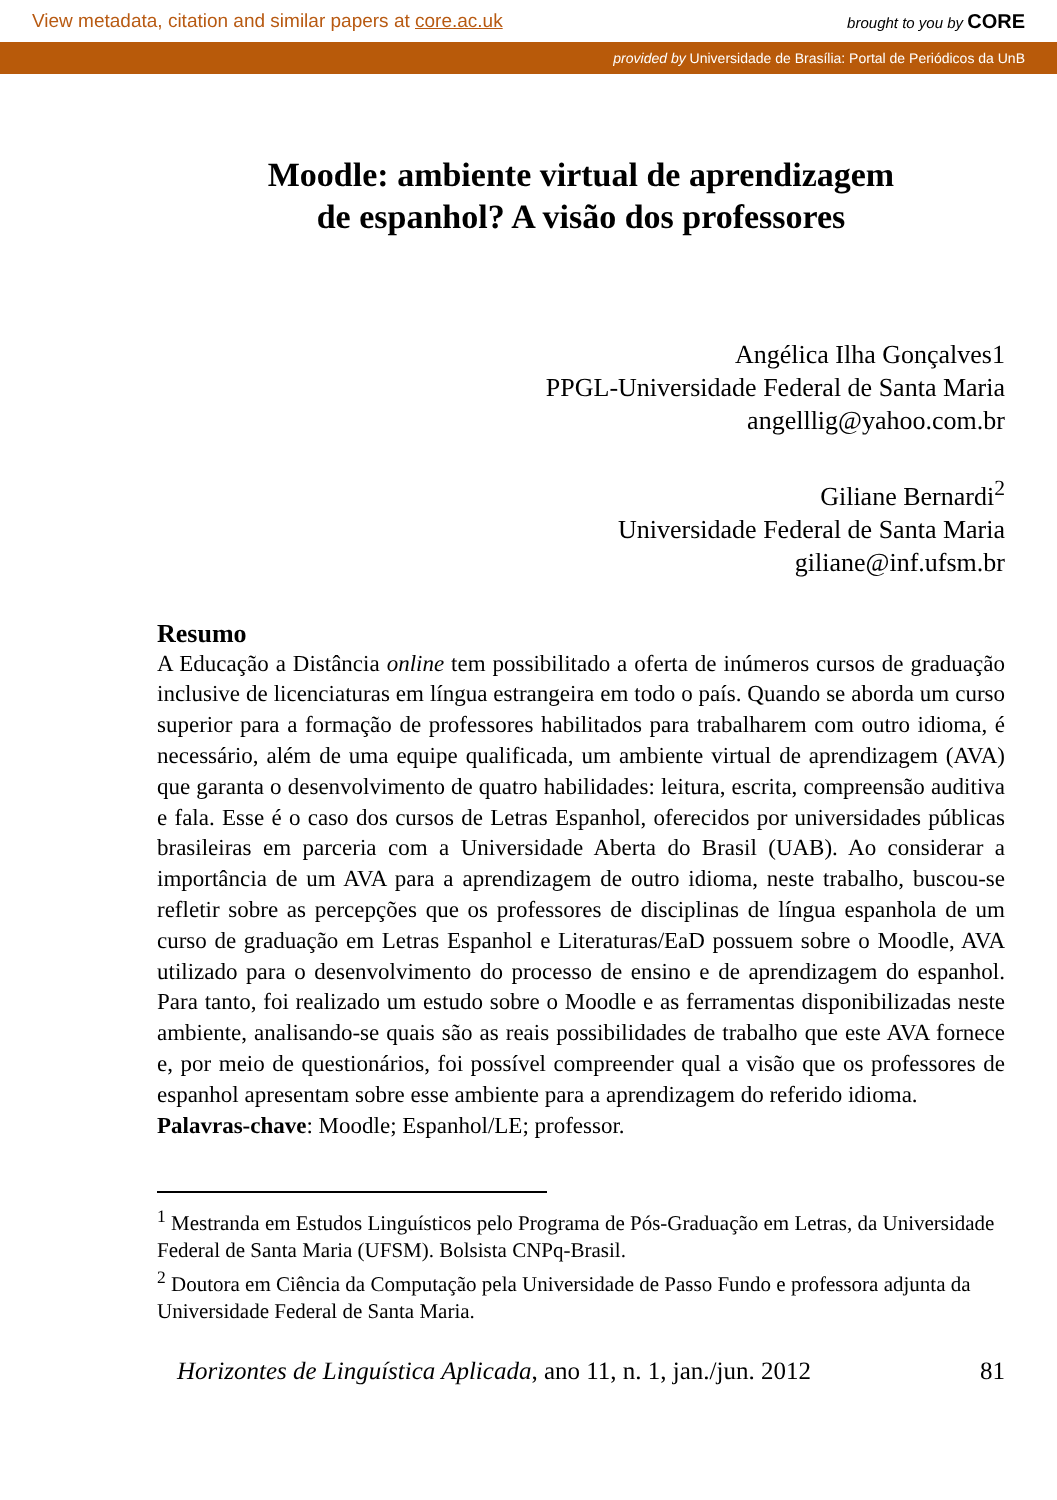View metadata, citation and similar papers at core.ac.uk brought to you by CORE
provided by Universidade de Brasília: Portal de Periódicos da UnB
Moodle: ambiente virtual de aprendizagem
de espanhol? A visão dos professores
Angélica Ilha Gonçalves1
PPGL-Universidade Federal de Santa Maria
angelllig@yahoo.com.br
Giliane Bernardi<sup>2</sup>
Universidade Federal de Santa Maria
giliane@inf.ufsm.br
Resumo
A Educação a Distância online tem possibilitado a oferta de inúmeros cursos de graduação inclusive de licenciaturas em língua estrangeira em todo o país. Quando se aborda um curso superior para a formação de professores habilitados para trabalharem com outro idioma, é necessário, além de uma equipe qualificada, um ambiente virtual de aprendizagem (AVA) que garanta o desenvolvimento de quatro habilidades: leitura, escrita, compreensão auditiva e fala. Esse é o caso dos cursos de Letras Espanhol, oferecidos por universidades públicas brasileiras em parceria com a Universidade Aberta do Brasil (UAB). Ao considerar a importância de um AVA para a aprendizagem de outro idioma, neste trabalho, buscou-se refletir sobre as percepções que os professores de disciplinas de língua espanhola de um curso de graduação em Letras Espanhol e Literaturas/EaD possuem sobre o Moodle, AVA utilizado para o desenvolvimento do processo de ensino e de aprendizagem do espanhol. Para tanto, foi realizado um estudo sobre o Moodle e as ferramentas disponibilizadas neste ambiente, analisando-se quais são as reais possibilidades de trabalho que este AVA fornece e, por meio de questionários, foi possível compreender qual a visão que os professores de espanhol apresentam sobre esse ambiente para a aprendizagem do referido idioma.
Palavras-chave: Moodle; Espanhol/LE; professor.
<sup>1</sup> Mestranda em Estudos Linguísticos pelo Programa de Pós-Graduação em Letras, da Universidade Federal de Santa Maria (UFSM). Bolsista CNPq-Brasil.
<sup>2</sup> Doutora em Ciência da Computação pela Universidade de Passo Fundo e professora adjunta da Universidade Federal de Santa Maria.
Horizontes de Linguística Aplicada, ano 11, n. 1, jan./jun. 2012 81